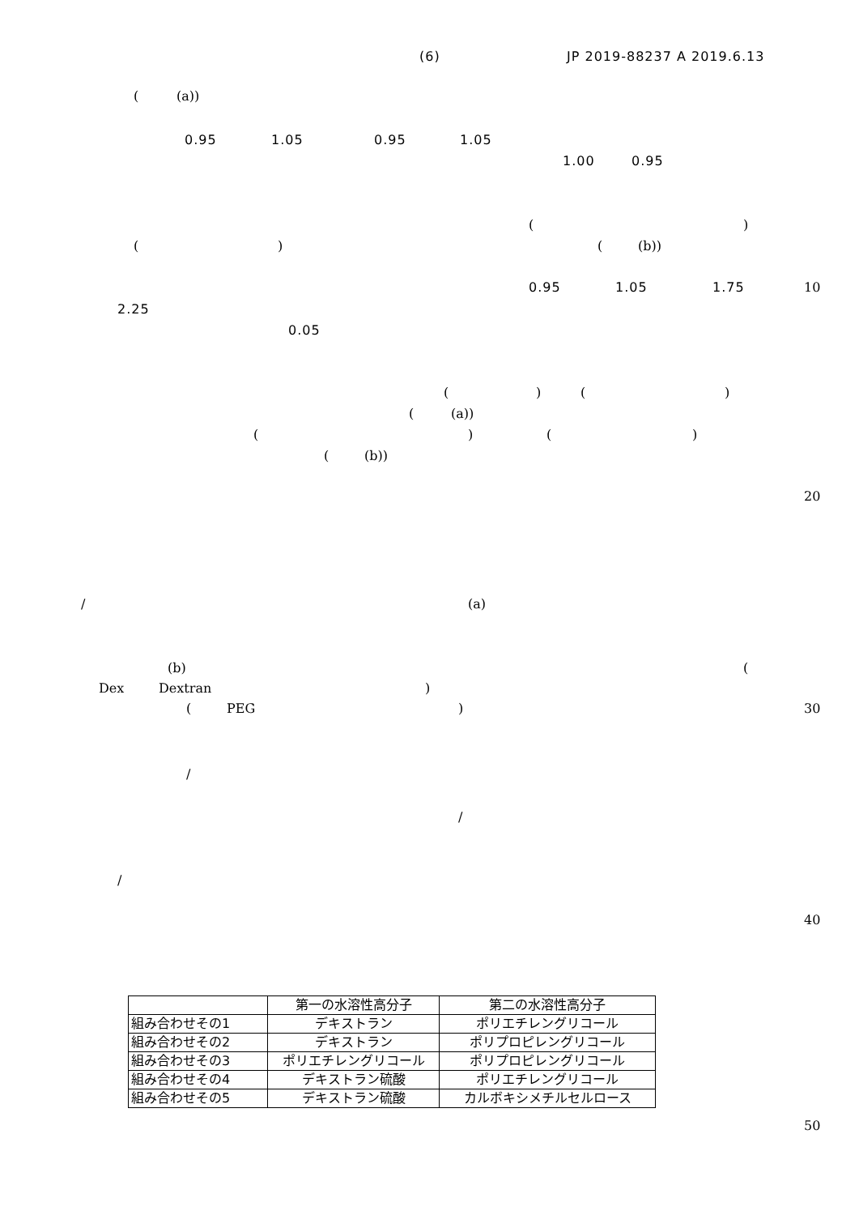(6) JP 2019-88237 A 2019.6.13
((a))
0.95 1.05 0.95 1.05
1.00 0.95
()
() ((b))
0.95 1.05 1.75 10
2.25
0.05
() ()
((a))
() ()
((b))
20
/ (a)
(b) (
Dex Dextran)
(PEG) 30
/
/
/
40
| | 第一の水溶性高分子 | 第二の水溶性高分子 |
| 組み合わせその1 | デキストラン | ポリエチレングリコール |
| 組み合わせその2 | デキストラン | ポリプロピレングリコール |
| 組み合わせその3 | ポリエチレングリコール | ポリプロピレングリコール |
| 組み合わせその4 | デキストラン硫酸 | ポリエチレングリコール |
| 組み合わせその5 | デキストラン硫酸 | カルボキシメチルセルロース |
50